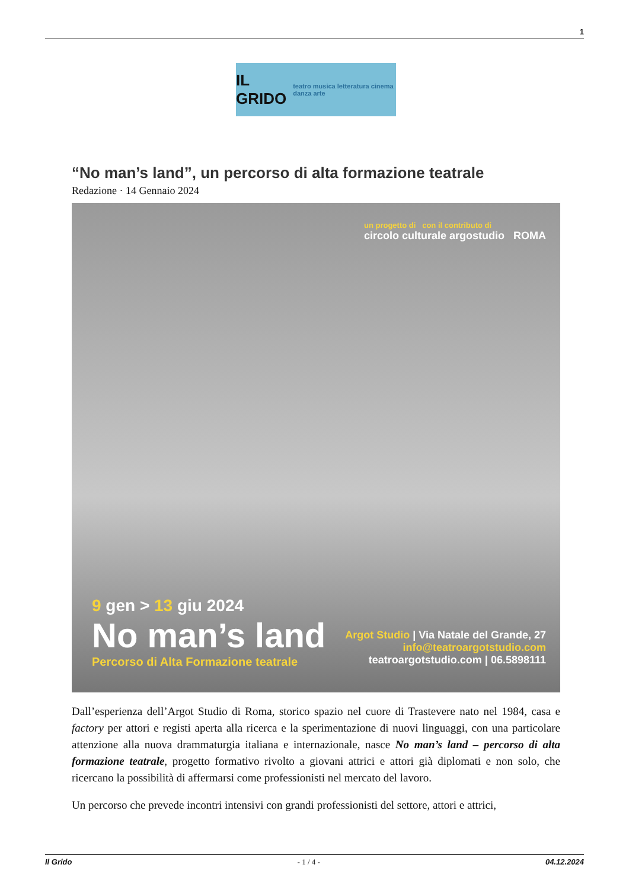1
IL GRIDO teatro musica letteratura cinema danza arte
“No man’s land”, un percorso di alta formazione teatrale
Redazione · 14 Gennaio 2024
un progetto di con il contributo di
circolo culturale argostudio ROMA
9 gen > 13 giu 2024
No man’s land
Percorso di Alta Formazione teatrale
Argot Studio | Via Natale del Grande, 27
info@teatroargotstudio.com
teatroargotstudio.com | 06.5898111
Dall’esperienza dell’Argot Studio di Roma, storico spazio nel cuore di Trastevere nato nel 1984, casa e factory per attori e registi aperta alla ricerca e la sperimentazione di nuovi linguaggi, con una particolare attenzione alla nuova drammaturgia italiana e internazionale, nasce No man’s land – percorso di alta formazione teatrale, progetto formativo rivolto a giovani attrici e attori già diplomati e non solo, che ricercano la possibilità di affermarsi come professionisti nel mercato del lavoro.
Un percorso che prevede incontri intensivi con grandi professionisti del settore, attori e attrici,
Il Grido - 1 / 4 - 04.12.2024